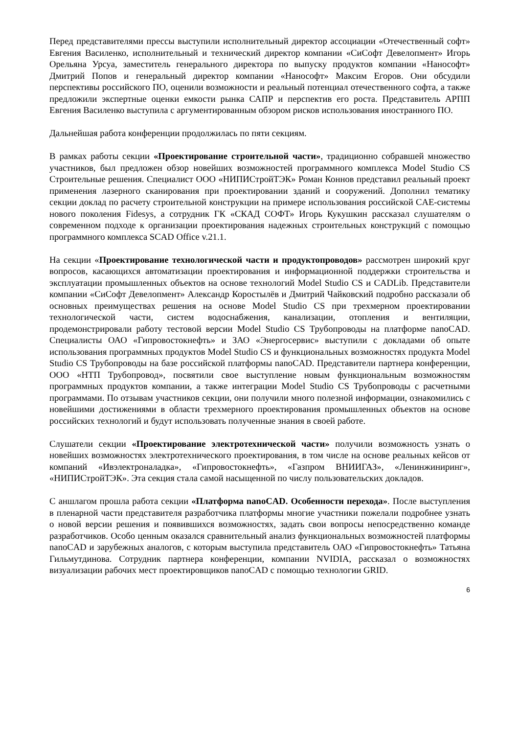Перед представителями прессы выступили исполнительный директор ассоциации «Отечественный софт» Евгения Василенко, исполнительный и технический директор компании «СиСофт Девелопмент» Игорь Орельяна Урсуа, заместитель генерального директора по выпуску продуктов компании «Нанософт» Дмитрий Попов и генеральный директор компании «Нанософт» Максим Егоров. Они обсудили перспективы российского ПО, оценили возможности и реальный потенциал отечественного софта, а также предложили экспертные оценки емкости рынка САПР и перспектив его роста. Представитель АРПП Евгения Василенко выступила с аргументированным обзором рисков использования иностранного ПО.
Дальнейшая работа конференции продолжилась по пяти секциям.
В рамках работы секции «Проектирование строительной части», традиционно собравшей множество участников, был предложен обзор новейших возможностей программного комплекса Model Studio CS Строительные решения. Специалист ООО «НИПИСтройТЭК» Роман Коннов представил реальный проект применения лазерного сканирования при проектировании зданий и сооружений. Дополнил тематику секции доклад по расчету строительной конструкции на примере использования российской CAE-системы нового поколения Fidesys, а сотрудник ГК «СКАД СОФТ» Игорь Кукушкин рассказал слушателям о современном подходе к организации проектирования надежных строительных конструкций с помощью программного комплекса SCAD Office v.21.1.
На секции «Проектирование технологической части и продуктопроводов» рассмотрен широкий круг вопросов, касающихся автоматизации проектирования и информационной поддержки строительства и эксплуатации промышленных объектов на основе технологий Model Studio CS и CADLib. Представители компании «СиСофт Девелопмент» Александр Коростылёв и Дмитрий Чайковский подробно рассказали об основных преимуществах решения на основе Model Studio CS при трехмерном проектировании технологической части, систем водоснабжения, канализации, отопления и вентиляции, продемонстрировали работу тестовой версии Model Studio CS Трубопроводы на платформе nanoCAD. Специалисты ОАО «Гипровостокнефть» и ЗАО «Энергосервис» выступили с докладами об опыте использования программных продуктов Model Studio CS и функциональных возможностях продукта Model Studio CS Трубопроводы на базе российской платформы nanoCAD. Представители партнера конференции, ООО «НТП Трубопровод», посвятили свое выступление новым функциональным возможностям программных продуктов компании, а также интеграции Model Studio CS Трубопроводы с расчетными программами. По отзывам участников секции, они получили много полезной информации, ознакомились с новейшими достижениями в области трехмерного проектирования промышленных объектов на основе российских технологий и будут использовать полученные знания в своей работе.
Слушатели секции «Проектирование электротехнической части» получили возможность узнать о новейших возможностях электротехнического проектирования, в том числе на основе реальных кейсов от компаний «Ивэлектроналадка», «Гипровостокнефть», «Газпром ВНИИГАЗ», «Ленинжиниринг», «НИПИСтройТЭК». Эта секция стала самой насыщенной по числу пользовательских докладов.
С аншлагом прошла работа секции «Платформа nanoCAD. Особенности перехода». После выступления в пленарной части представителя разработчика платформы многие участники пожелали подробнее узнать о новой версии решения и появившихся возможностях, задать свои вопросы непосредственно команде разработчиков. Особо ценным оказался сравнительный анализ функциональных возможностей платформы nanoCAD и зарубежных аналогов, с которым выступила представитель ОАО «Гипровостокнефть» Татьяна Гильмутдинова. Сотрудник партнера конференции, компании NVIDIA, рассказал о возможностях визуализации рабочих мест проектировщиков nanoCAD с помощью технологии GRID.
6